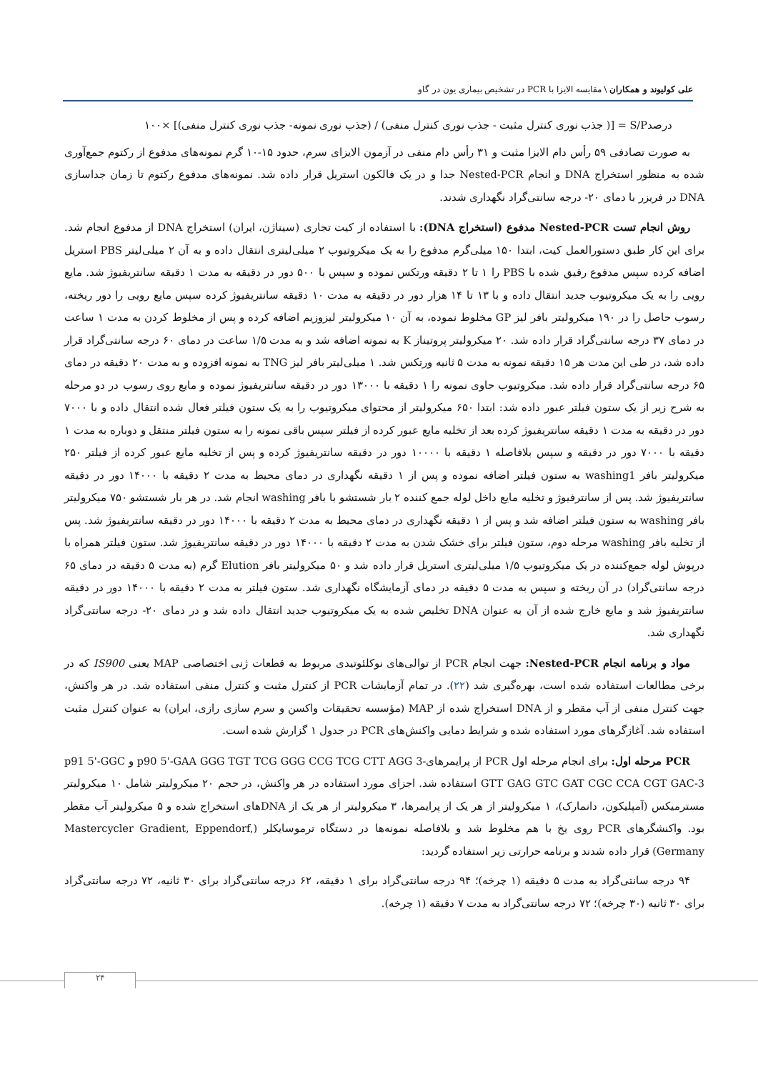علی کولیوند و همکاران \ مقایسه الایزا با PCR در تشخیص بیماری یون در گاو
درصدS/P = [( جذب نوری کنترل مثبت - جذب نوری کنترل منفی) / (جذب نوری نمونه- جذب نوری کنترل منفی)] ×۱۰۰
به صورت تصادفی ۵۹ رأس دام الایزا مثبت و ۳۱ رأس دام منفی در آزمون الایزای سرم، حدود ۱۵-۱۰ گرم نمونه‌های مدفوع از رکتوم جمع‌آوری شده به منظور استخراج DNA و انجام Nested-PCR جدا و در یک فالکون استریل قرار داده شد. نمونه‌های مدفوع رکتوم تا زمان جداسازی DNA در فریزر با دمای ۲۰- درجه سانتی‌گراد نگهداری شدند.
روش انجام تست Nested-PCR مدفوع (استخراج DNA): با استفاده از کیت تجاری (سیناژن، ایران) استخراج DNA از مدفوع انجام شد. برای این کار طبق دستورالعمل کیت، ابتدا ۱۵۰ میلی‌گرم مدفوع را به یک میکروتیوب ۲ میلی‌لیتری انتقال داده و به آن ۲ میلی‌لیتر PBS استریل اضافه کرده سپس مدفوع رقیق شده با PBS را ۱ تا ۲ دقیقه ورتکس نموده و سپس با ۵۰۰ دور در دقیقه به مدت ۱ دقیقه سانتریفیوژ شد. مایع رویی را به یک میکروتیوب جدید انتقال داده و با ۱۳ تا ۱۴ هزار دور در دقیقه به مدت ۱۰ دقیقه سانتریفیوژ کرده سپس مایع رویی را دور ریخته، رسوب حاصل را در ۱۹۰ میکرولیتر بافر لیز GP مخلوط نموده، به آن ۱۰ میکرولیتر لیزوزیم اضافه کرده و پس از مخلوط کردن به مدت ۱ ساعت در دمای ۳۷ درجه سانتی‌گراد قرار داده شد. ۲۰ میکرولیتر پروتیناز K به نمونه اضافه شد و به مدت ۱/۵ ساعت در دمای ۶۰ درجه سانتی‌گراد قرار داده شد، در طی این مدت هر ۱۵ دقیقه نمونه به مدت ۵ ثانیه ورتکس شد. ۱ میلی‌لیتر بافر لیز TNG به نمونه افزوده و به مدت ۲۰ دقیقه در دمای ۶۵ درجه سانتی‌گراد قرار داده شد. میکروتیوب حاوی نمونه را ۱ دقیقه با ۱۳۰۰۰ دور در دقیقه سانتریفیوژ نموده و مایع روی رسوب در دو مرحله به شرح زیر از یک ستون فیلتر عبور داده شد: ابتدا ۶۵۰ میکرولیتر از محتوای میکروتیوب را به یک ستون فیلتر فعال شده انتقال داده و با ۷۰۰۰ دور در دقیقه به مدت ۱ دقیقه سانتریفیوژ کرده بعد از تخلیه مایع عبور کرده از فیلتر سپس باقی نمونه را به ستون فیلتر منتقل و دوباره به مدت ۱ دقیقه با ۷۰۰۰ دور در دقیقه و سپس بلافاصله ۱ دقیقه با ۱۰۰۰۰ دور در دقیقه سانتریفیوژ کرده و پس از تخلیه مایع عبور کرده از فیلتر ۲۵۰ میکرولیتر بافر washing1 به ستون فیلتر اضافه نموده و پس از ۱ دقیقه نگهداری در دمای محیط به مدت ۲ دقیقه با ۱۴۰۰۰ دور در دقیقه سانتریفیوژ شد. پس از سانترفیوژ و تخلیه مایع داخل لوله جمع کننده ۲ بار شستشو با بافر washing انجام شد. در هر بار شستشو ۷۵۰ میکرولیتر بافر washing به ستون فیلتر اضافه شد و پس از ۱ دقیقه نگهداری در دمای محیط به مدت ۲ دقیقه با ۱۴۰۰۰ دور در دقیقه سانتریفیوژ شد. پس از تخلیه بافر washing مرحله دوم، ستون فیلتر برای خشک شدن به مدت ۲ دقیقه با ۱۴۰۰۰ دور در دقیقه سانتریفیوژ شد. ستون فیلتر همراه با درپوش لوله جمع‌کننده در یک میکروتیوب ۱/۵ میلی‌لیتری استریل قرار داده شد و ۵۰ میکرولیتر بافر Elution گرم (به مدت ۵ دقیقه در دمای ۶۵ درجه سانتی‌گراد) در آن ریخته و سپس به مدت ۵ دقیقه در دمای آزمایشگاه نگهداری شد. ستون فیلتر به مدت ۲ دقیقه با ۱۴۰۰۰ دور در دقیقه سانتریفیوژ شد و مایع خارج شده از آن به عنوان DNA تخلیص شده به یک میکروتیوب جدید انتقال داده شد و در دمای ۲۰- درجه سانتی‌گراد نگهداری شد.
مواد و برنامه انجام Nested-PCR: جهت انجام PCR از توالی‌های نوکلئوتیدی مربوط به قطعات ژنی اختصاصی MAP یعنی IS900 که در برخی مطالعات استفاده شده است، بهره‌گیری شد (۲۲). در تمام آزمایشات PCR از کنترل مثبت و کنترل منفی استفاده شد. در هر واکنش، جهت کنترل منفی از آب مقطر و از DNA استخراج شده از MAP (مؤسسه تحقیقات واکسن و سرم سازی رازی، ایران) به عنوان کنترل مثبت استفاده شد. آغازگرهای مورد استفاده شده و شرایط دمایی واکنش‌های PCR در جدول ۱ گزارش شده است.
PCR مرحله اول: برای انجام مرحله اول PCR از پرایمرهای-p90 5'-GAA GGG TGT TCG GGG CCG TCG CTT AGG 3 و p91 5'-GGC GTT GAG GTC GAT CGC CCA CGT GAC-3 استفاده شد. اجزای مورد استفاده در هر واکنش، در حجم ۲۰ میکرولیتر شامل ۱۰ میکرولیتر مسترمیکس (آمپلیکون، دانمارک)، ۱ میکرولیتر از هر یک از پرایمرها، ۳ میکرولیتر از هر یک از DNAهای استخراج شده و ۵ میکرولیتر آب مقطر بود. واکنشگرهای PCR روی یخ با هم مخلوط شد و بلافاصله نمونه‌ها در دستگاه ترموسایکلر (Mastercycler Gradient, Eppendorf, Germany) قرار داده شدند و برنامه حرارتی زیر استفاده گردید:
۹۴ درجه سانتی‌گراد به مدت ۵ دقیقه (۱ چرخه)؛ ۹۴ درجه سانتی‌گراد برای ۱ دقیقه، ۶۲ درجه سانتی‌گراد برای ۳۰ ثانیه، ۷۲ درجه سانتی‌گراد برای ۳۰ ثانیه (۳۰ چرخه)؛ ۷۲ درجه سانتی‌گراد به مدت ۷ دقیقه (۱ چرخه).
۲۴